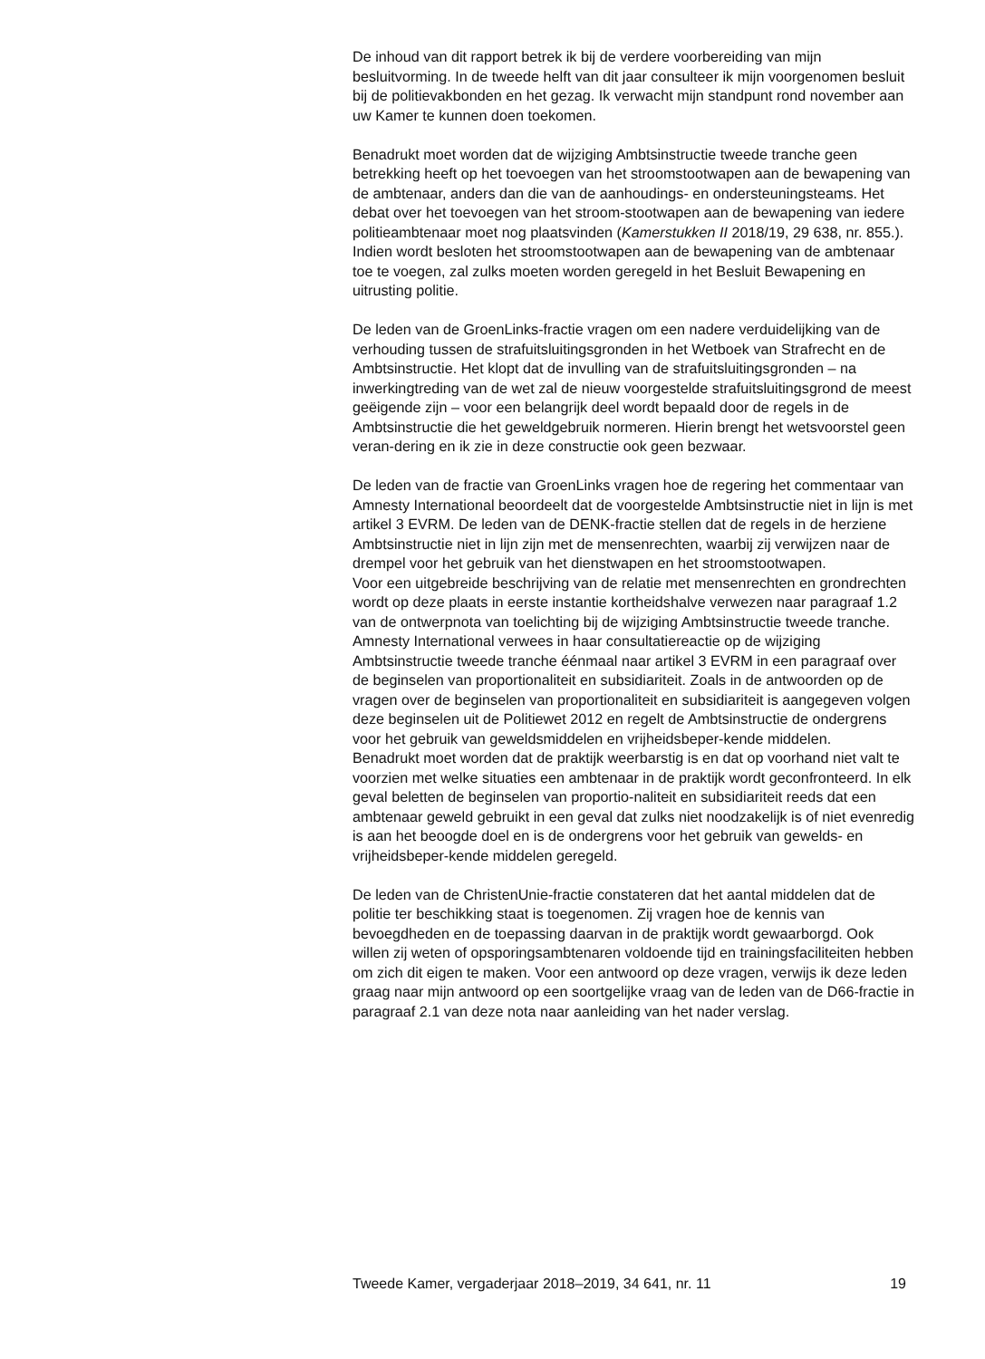De inhoud van dit rapport betrek ik bij de verdere voorbereiding van mijn besluitvorming. In de tweede helft van dit jaar consulteer ik mijn voorgenomen besluit bij de politievakbonden en het gezag. Ik verwacht mijn standpunt rond november aan uw Kamer te kunnen doen toekomen.
Benadrukt moet worden dat de wijziging Ambtsinstructie tweede tranche geen betrekking heeft op het toevoegen van het stroomstootwapen aan de bewapening van de ambtenaar, anders dan die van de aanhoudings- en ondersteuningsteams. Het debat over het toevoegen van het stroom-stootwapen aan de bewapening van iedere politieambtenaar moet nog plaatsvinden (Kamerstukken II 2018/19, 29 638, nr. 855.). Indien wordt besloten het stroomstootwapen aan de bewapening van de ambtenaar toe te voegen, zal zulks moeten worden geregeld in het Besluit Bewapening en uitrusting politie.
De leden van de GroenLinks-fractie vragen om een nadere verduidelijking van de verhouding tussen de strafuitsluitingsgronden in het Wetboek van Strafrecht en de Ambtsinstructie. Het klopt dat de invulling van de strafuitsluitingsgronden – na inwerkingtreding van de wet zal de nieuw voorgestelde strafuitsluitingsgrond de meest geëigende zijn – voor een belangrijk deel wordt bepaald door de regels in de Ambtsinstructie die het geweldgebruik normeren. Hierin brengt het wetsvoorstel geen veran-dering en ik zie in deze constructie ook geen bezwaar.
De leden van de fractie van GroenLinks vragen hoe de regering het commentaar van Amnesty International beoordeelt dat de voorgestelde Ambtsinstructie niet in lijn is met artikel 3 EVRM. De leden van de DENK-fractie stellen dat de regels in de herziene Ambtsinstructie niet in lijn zijn met de mensenrechten, waarbij zij verwijzen naar de drempel voor het gebruik van het dienstwapen en het stroomstootwapen.
Voor een uitgebreide beschrijving van de relatie met mensenrechten en grondrechten wordt op deze plaats in eerste instantie kortheidshalve verwezen naar paragraaf 1.2 van de ontwerpnota van toelichting bij de wijziging Ambtsinstructie tweede tranche. Amnesty International verwees in haar consultatiereactie op de wijziging Ambtsinstructie tweede tranche éénmaal naar artikel 3 EVRM in een paragraaf over de beginselen van proportionaliteit en subsidiariteit. Zoals in de antwoorden op de vragen over de beginselen van proportionaliteit en subsidiariteit is aangegeven volgen deze beginselen uit de Politiewet 2012 en regelt de Ambtsinstructie de ondergrens voor het gebruik van geweldsmiddelen en vrijheidsbeper-kende middelen.
Benadrukt moet worden dat de praktijk weerbarstig is en dat op voorhand niet valt te voorzien met welke situaties een ambtenaar in de praktijk wordt geconfronteerd. In elk geval beletten de beginselen van proportio-naliteit en subsidiariteit reeds dat een ambtenaar geweld gebruikt in een geval dat zulks niet noodzakelijk is of niet evenredig is aan het beoogde doel en is de ondergrens voor het gebruik van gewelds- en vrijheidsbeper-kende middelen geregeld.
De leden van de ChristenUnie-fractie constateren dat het aantal middelen dat de politie ter beschikking staat is toegenomen. Zij vragen hoe de kennis van bevoegdheden en de toepassing daarvan in de praktijk wordt gewaarborgd. Ook willen zij weten of opsporingsambtenaren voldoende tijd en trainingsfaciliteiten hebben om zich dit eigen te maken. Voor een antwoord op deze vragen, verwijs ik deze leden graag naar mijn antwoord op een soortgelijke vraag van de leden van de D66-fractie in paragraaf 2.1 van deze nota naar aanleiding van het nader verslag.
Tweede Kamer, vergaderjaar 2018–2019, 34 641, nr. 11 19